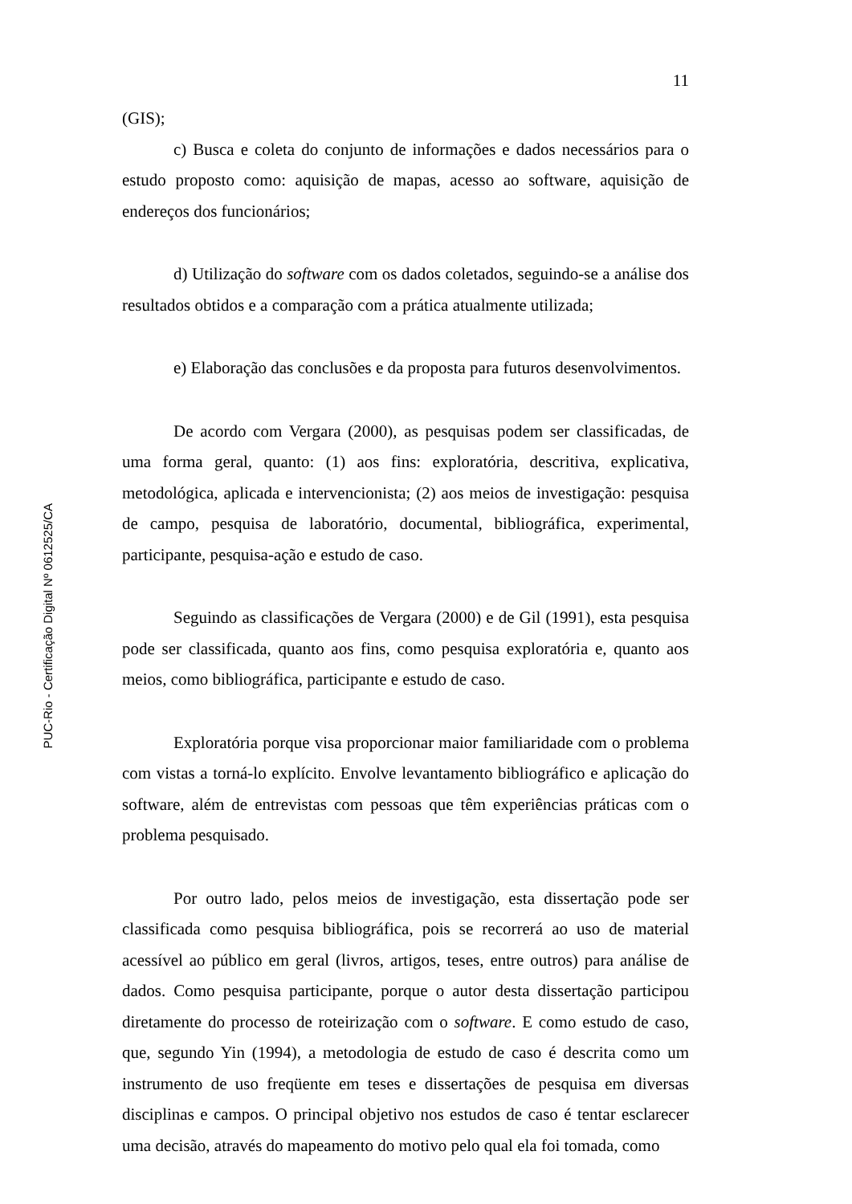PUC-Rio - Certificação Digital Nº 0612525/CA
11
(GIS);
c) Busca e coleta do conjunto de informações e dados necessários para o estudo proposto como: aquisição de mapas, acesso ao software, aquisição de endereços dos funcionários;
d) Utilização do software com os dados coletados, seguindo-se a análise dos resultados obtidos e a comparação com a prática atualmente utilizada;
e) Elaboração das conclusões e da proposta para futuros desenvolvimentos.
De acordo com Vergara (2000), as pesquisas podem ser classificadas, de uma forma geral, quanto: (1) aos fins: exploratória, descritiva, explicativa, metodológica, aplicada e intervencionista; (2) aos meios de investigação: pesquisa de campo, pesquisa de laboratório, documental, bibliográfica, experimental, participante, pesquisa-ação e estudo de caso.
Seguindo as classificações de Vergara (2000) e de Gil (1991), esta pesquisa pode ser classificada, quanto aos fins, como pesquisa exploratória e, quanto aos meios, como bibliográfica, participante e estudo de caso.
Exploratória porque visa proporcionar maior familiaridade com o problema com vistas a torná-lo explícito. Envolve levantamento bibliográfico e aplicação do software, além de entrevistas com pessoas que têm experiências práticas com o problema pesquisado.
Por outro lado, pelos meios de investigação, esta dissertação pode ser classificada como pesquisa bibliográfica, pois se recorrerá ao uso de material acessível ao público em geral (livros, artigos, teses, entre outros) para análise de dados. Como pesquisa participante, porque o autor desta dissertação participou diretamente do processo de roteirização com o software. E como estudo de caso, que, segundo Yin (1994), a metodologia de estudo de caso é descrita como um instrumento de uso freqüente em teses e dissertações de pesquisa em diversas disciplinas e campos. O principal objetivo nos estudos de caso é tentar esclarecer uma decisão, através do mapeamento do motivo pelo qual ela foi tomada, como